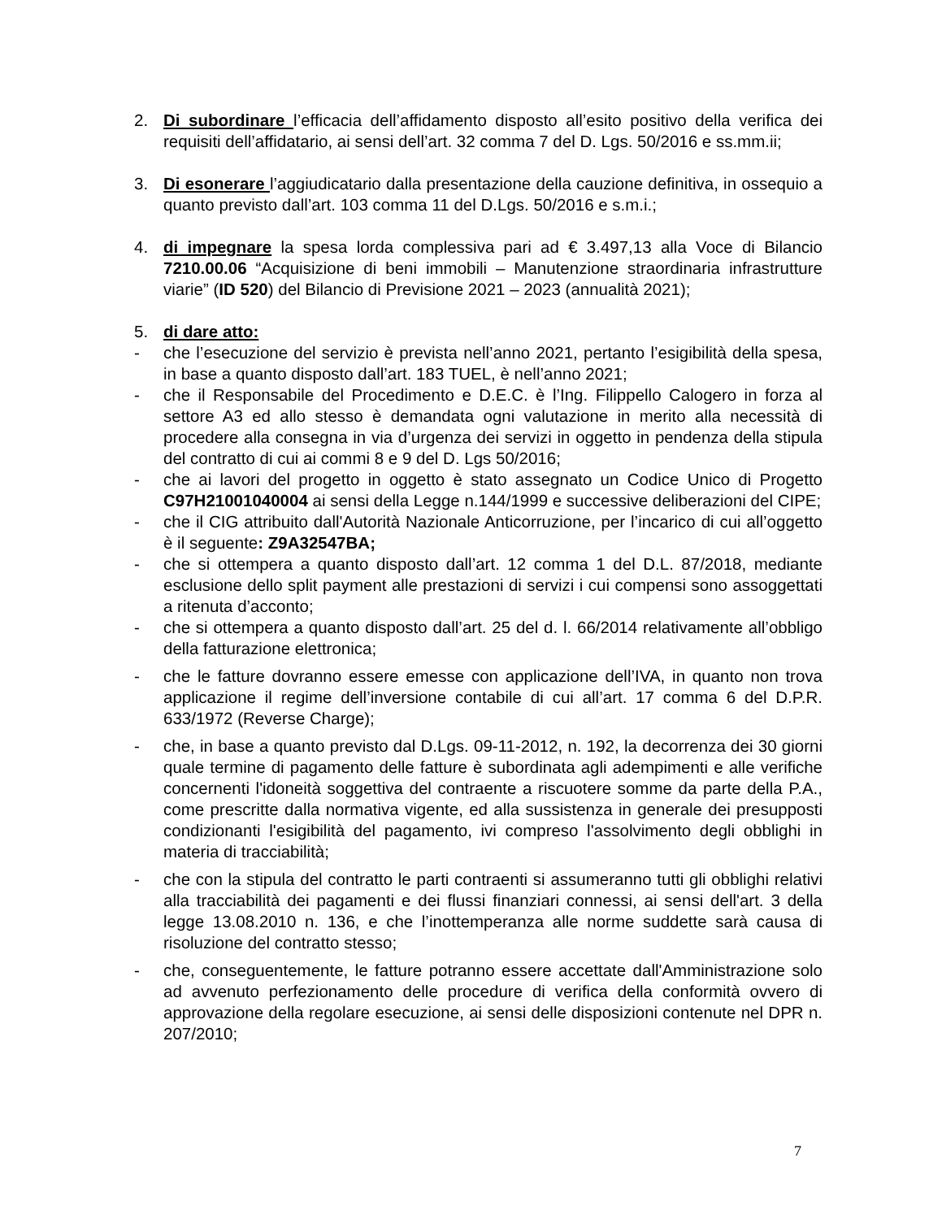2. Di subordinare l’efficacia dell’affidamento disposto all’esito positivo della verifica dei requisiti dell’affidatario, ai sensi dell’art. 32 comma 7 del D. Lgs. 50/2016 e ss.mm.ii;
3. Di esonerare l’aggiudicatario dalla presentazione della cauzione definitiva, in ossequio a quanto previsto dall’art. 103 comma 11 del D.Lgs. 50/2016 e s.m.i.;
4. di impegnare la spesa lorda complessiva pari ad € 3.497,13 alla Voce di Bilancio 7210.00.06 “Acquisizione di beni immobili – Manutenzione straordinaria infrastrutture viarie” (ID 520) del Bilancio di Previsione 2021 – 2023 (annualità 2021);
5. di dare atto:
- che l’esecuzione del servizio è prevista nell’anno 2021, pertanto l’esigibilità della spesa, in base a quanto disposto dall’art. 183 TUEL, è nell’anno 2021;
- che il Responsabile del Procedimento e D.E.C. è l’Ing. Filippello Calogero in forza al settore A3 ed allo stesso è demandata ogni valutazione in merito alla necessità di procedere alla consegna in via d’urgenza dei servizi in oggetto in pendenza della stipula del contratto di cui ai commi 8 e 9 del D. Lgs 50/2016;
- che ai lavori del progetto in oggetto è stato assegnato un Codice Unico di Progetto C97H21001040004 ai sensi della Legge n.144/1999 e successive deliberazioni del CIPE;
- che il CIG attribuito dall'Autorità Nazionale Anticorruzione, per l’incarico di cui all’oggetto è il seguente: Z9A32547BA;
- che si ottempera a quanto disposto dall’art. 12 comma 1 del D.L. 87/2018, mediante esclusione dello split payment alle prestazioni di servizi i cui compensi sono assoggettati a ritenuta d’acconto;
- che si ottempera a quanto disposto dall’art. 25 del d. l. 66/2014 relativamente all’obbligo della fatturazione elettronica;
- che le fatture dovranno essere emesse con applicazione dell’IVA, in quanto non trova applicazione il regime dell’inversione contabile di cui all’art. 17 comma 6 del D.P.R. 633/1972 (Reverse Charge);
- che, in base a quanto previsto dal D.Lgs. 09-11-2012, n. 192, la decorrenza dei 30 giorni quale termine di pagamento delle fatture è subordinata agli adempimenti e alle verifiche concernenti l'idoneità soggettiva del contraente a riscuotere somme da parte della P.A., come prescritte dalla normativa vigente, ed alla sussistenza in generale dei presupposti condizionanti l'esigibilità del pagamento, ivi compreso l'assolvimento degli obblighi in materia di tracciabilità;
- che con la stipula del contratto le parti contraenti si assumeranno tutti gli obblighi relativi alla tracciabilità dei pagamenti e dei flussi finanziari connessi, ai sensi dell'art. 3 della legge 13.08.2010 n. 136, e che l’inottemperanza alle norme suddette sarà causa di risoluzione del contratto stesso;
- che, conseguentemente, le fatture potranno essere accettate dall'Amministrazione solo ad avvenuto perfezionamento delle procedure di verifica della conformità ovvero di approvazione della regolare esecuzione, ai sensi delle disposizioni contenute nel DPR n. 207/2010;
7